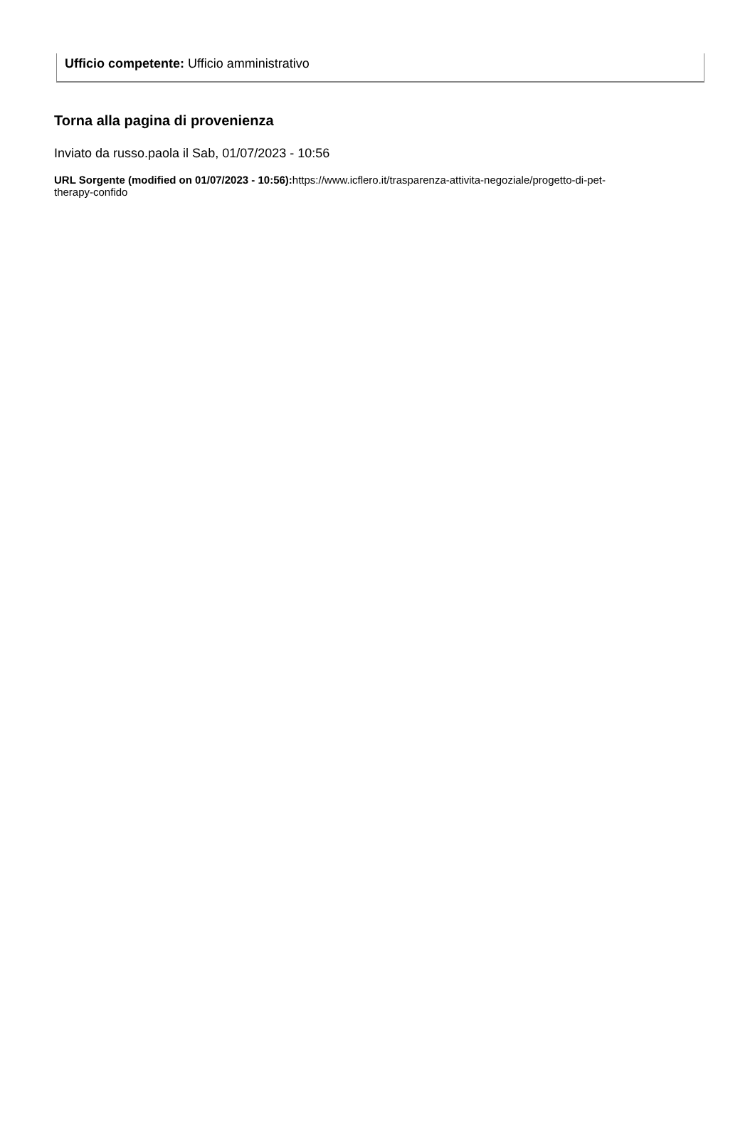Ufficio competente: Ufficio amministrativo
Torna alla pagina di provenienza
Inviato da russo.paola il Sab, 01/07/2023 - 10:56
URL Sorgente (modified on 01/07/2023 - 10:56): https://www.icflero.it/trasparenza-attivita-negoziale/progetto-di-pet-therapy-confido